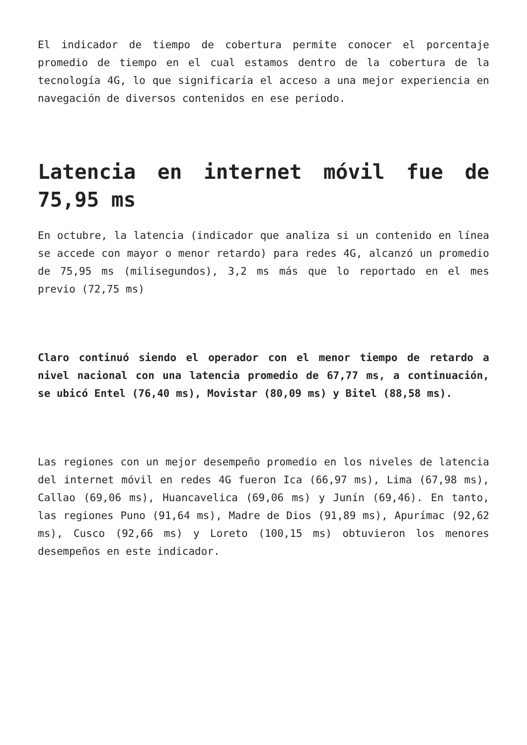El indicador de tiempo de cobertura permite conocer el porcentaje promedio de tiempo en el cual estamos dentro de la cobertura de la tecnología 4G, lo que significaría el acceso a una mejor experiencia en navegación de diversos contenidos en ese periodo.
Latencia en internet móvil fue de 75,95 ms
En octubre, la latencia (indicador que analiza si un contenido en línea se accede con mayor o menor retardo) para redes 4G, alcanzó un promedio de 75,95 ms (milisegundos), 3,2 ms más que lo reportado en el mes previo (72,75 ms)
Claro continuó siendo el operador con el menor tiempo de retardo a nivel nacional con una latencia promedio de 67,77 ms, a continuación, se ubicó Entel (76,40 ms), Movistar (80,09 ms) y Bitel (88,58 ms).
Las regiones con un mejor desempeño promedio en los niveles de latencia del internet móvil en redes 4G fueron Ica (66,97 ms), Lima (67,98 ms), Callao (69,06 ms), Huancavelica (69,06 ms) y Junín (69,46). En tanto, las regiones Puno (91,64 ms), Madre de Dios (91,89 ms), Apurímac (92,62 ms), Cusco (92,66 ms) y Loreto (100,15 ms) obtuvieron los menores desempeños en este indicador.